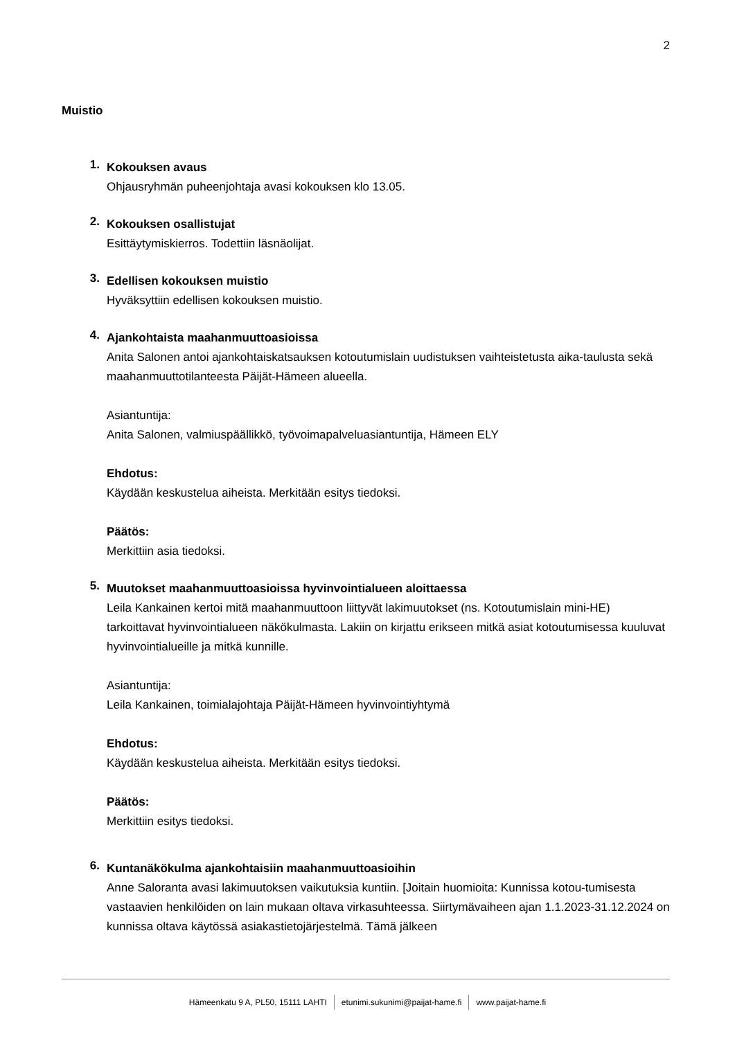2
Muistio
1.
Kokouksen avaus
Ohjausryhmän puheenjohtaja avasi kokouksen klo 13.05.
2.
Kokouksen osallistujat
Esittäytymiskierros. Todettiin läsnäolijat.
3.
Edellisen kokouksen muistio
Hyväksyttiin edellisen kokouksen muistio.
4.
Ajankohtaista maahanmuuttoasioissa
Anita Salonen antoi ajankohtaiskatsauksen kotoutumislain uudistuksen vaihteistetusta aika-taulusta sekä maahanmuuttotilanteesta Päijät-Hämeen alueella.
Asiantuntija:
Anita Salonen, valmiuspäällikkö, työvoimapalveluasiantuntija, Hämeen ELY
Ehdotus:
Käydään keskustelua aiheista. Merkitään esitys tiedoksi.
Päätös:
Merkittiin asia tiedoksi.
5.
Muutokset maahanmuuttoasioissa hyvinvointialueen aloittaessa
Leila Kankainen kertoi mitä maahanmuuttoon liittyvät lakimuutokset (ns. Kotoutumislain mini-HE) tarkoittavat hyvinvointialueen näkökulmasta. Lakiin on kirjattu erikseen mitkä asiat kotoutumisessa kuuluvat hyvinvointialueille ja mitkä kunnille.
Asiantuntija:
Leila Kankainen, toimialajohtaja Päijät-Hämeen hyvinvointiyhtymä
Ehdotus:
Käydään keskustelua aiheista. Merkitään esitys tiedoksi.
Päätös:
Merkittiin esitys tiedoksi.
6.
Kuntanäkökulma ajankohtaisiin maahanmuuttoasioihin
Anne Saloranta avasi lakimuutoksen vaikutuksia kuntiin. [Joitain huomioita: Kunnissa kotou-tumisesta vastaavien henkilöiden on lain mukaan oltava virkasuhteessa. Siirtymävaiheen ajan 1.1.2023-31.12.2024 on kunnissa oltava käytössä asiakastietojärjestelmä. Tämä jälkeen
Hämeenkatu 9 A, PL50, 15111 LAHTI etunimi.sukunimi@paijat-hame.fi www.paijat-hame.fi